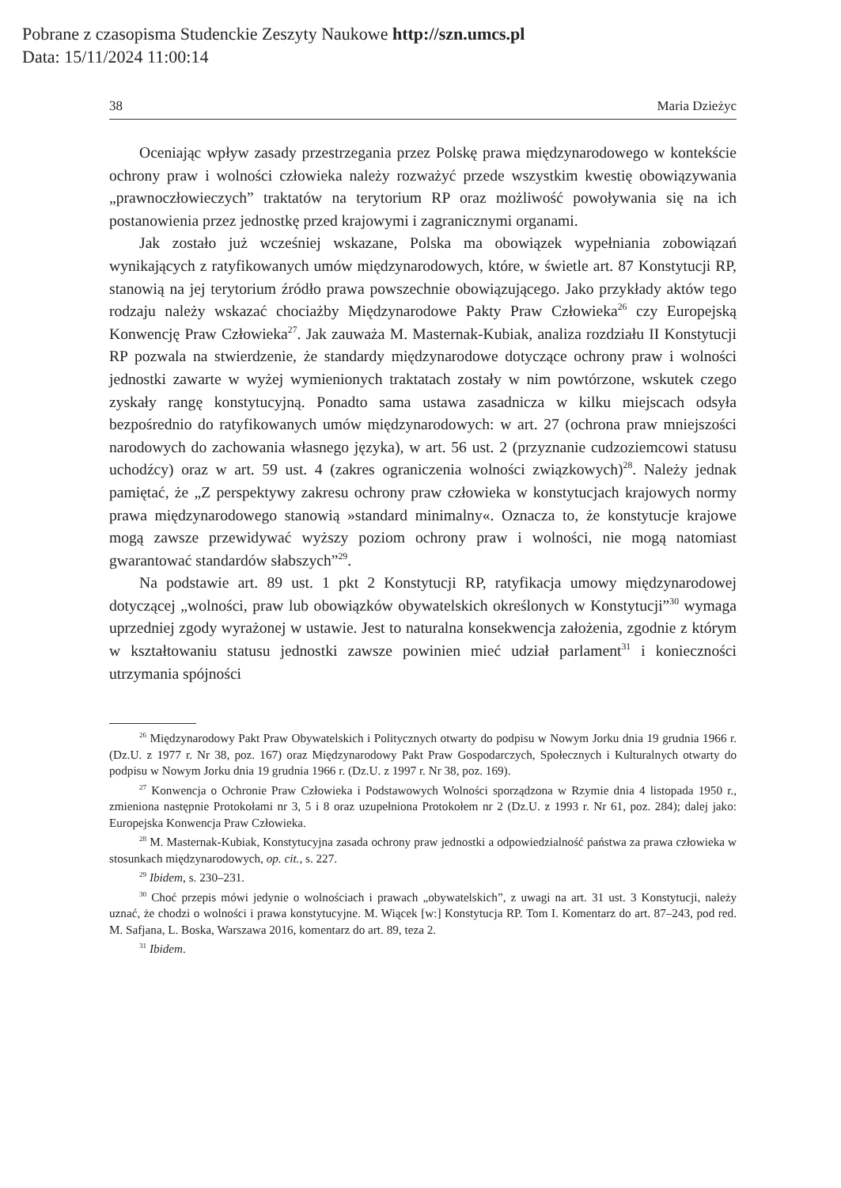Pobrane z czasopisma Studenckie Zeszyty Naukowe http://szn.umcs.pl
Data: 15/11/2024 11:00:14
38 Maria Dzieżyc
Oceniając wpływ zasady przestrzegania przez Polskę prawa międzynarodowego w kontekście ochrony praw i wolności człowieka należy rozważyć przede wszystkim kwestię obowiązywania „prawnoczłowieczych” traktatów na terytorium RP oraz możliwość powoływania się na ich postanowienia przez jednostkę przed krajowymi i zagranicznymi organami.
Jak zostało już wcześniej wskazane, Polska ma obowiązek wypełniania zobowiązań wynikających z ratyfikowanych umów międzynarodowych, które, w świetle art. 87 Konstytucji RP, stanowią na jej terytorium źródło prawa powszechnie obowiązującego. Jako przykłady aktów tego rodzaju należy wskazać chociażby Międzynarodowe Pakty Praw Człowieka<sup>26</sup> czy Europejską Konwencję Praw Człowieka<sup>27</sup>. Jak zauważa M. Masternak-Kubiak, analiza rozdziału II Konstytucji RP pozwala na stwierdzenie, że standardy międzynarodowe dotyczące ochrony praw i wolności jednostki zawarte w wyżej wymienionych traktatach zostały w nim powtórzone, wskutek czego zyskały rangę konstytucyjną. Ponadto sama ustawa zasadnicza w kilku miejscach odsyła bezpośrednio do ratyfikowanych umów międzynarodowych: w art. 27 (ochrona praw mniejszości narodowych do zachowania własnego języka), w art. 56 ust. 2 (przyznanie cudzoziemcowi statusu uchodźcy) oraz w art. 59 ust. 4 (zakres ograniczenia wolności związkowych)<sup>28</sup>. Należy jednak pamiętać, że „Z perspektywy zakresu ochrony praw człowieka w konstytucjach krajowych normy prawa międzynarodowego stanowią »standard minimalny«. Oznacza to, że konstytucje krajowe mogą zawsze przewidywać wyższy poziom ochrony praw i wolności, nie mogą natomiast gwarantować standardów słabszych”<sup>29</sup>.
Na podstawie art. 89 ust. 1 pkt 2 Konstytucji RP, ratyfikacja umowy międzynarodowej dotyczącej „wolności, praw lub obowiązków obywatelskich określonych w Konstytucji”<sup>30</sup> wymaga uprzedniej zgody wyrażonej w ustawie. Jest to naturalna konsekwencja założenia, zgodnie z którym w kształtowaniu statusu jednostki zawsze powinien mieć udział parlament<sup>31</sup> i konieczności utrzymania spójności
<sup>26</sup> Międzynarodowy Pakt Praw Obywatelskich i Politycznych otwarty do podpisu w Nowym Jorku dnia 19 grudnia 1966 r. (Dz.U. z 1977 r. Nr 38, poz. 167) oraz Międzynarodowy Pakt Praw Gospodarczych, Społecznych i Kulturalnych otwarty do podpisu w Nowym Jorku dnia 19 grudnia 1966 r. (Dz.U. z 1997 r. Nr 38, poz. 169).
<sup>27</sup> Konwencja o Ochronie Praw Człowieka i Podstawowych Wolności sporządzona w Rzymie dnia 4 listopada 1950 r., zmieniona następnie Protokołami nr 3, 5 i 8 oraz uzupełniona Protokołem nr 2 (Dz.U. z 1993 r. Nr 61, poz. 284); dalej jako: Europejska Konwencja Praw Człowieka.
<sup>28</sup> M. Masternak-Kubiak, Konstytucyjna zasada ochrony praw jednostki a odpowiedzialność państwa za prawa człowieka w stosunkach międzynarodowych, op. cit., s. 227.
<sup>29</sup> Ibidem, s. 230–231.
<sup>30</sup> Choć przepis mówi jedynie o wolnościach i prawach „obywatelskich”, z uwagi na art. 31 ust. 3 Konstytucji, należy uznać, że chodzi o wolności i prawa konstytucyjne. M. Wiącek [w:] Konstytucja RP. Tom I. Komentarz do art. 87–243, pod red. M. Safjana, L. Boska, Warszawa 2016, komentarz do art. 89, teza 2.
<sup>31</sup> Ibidem.